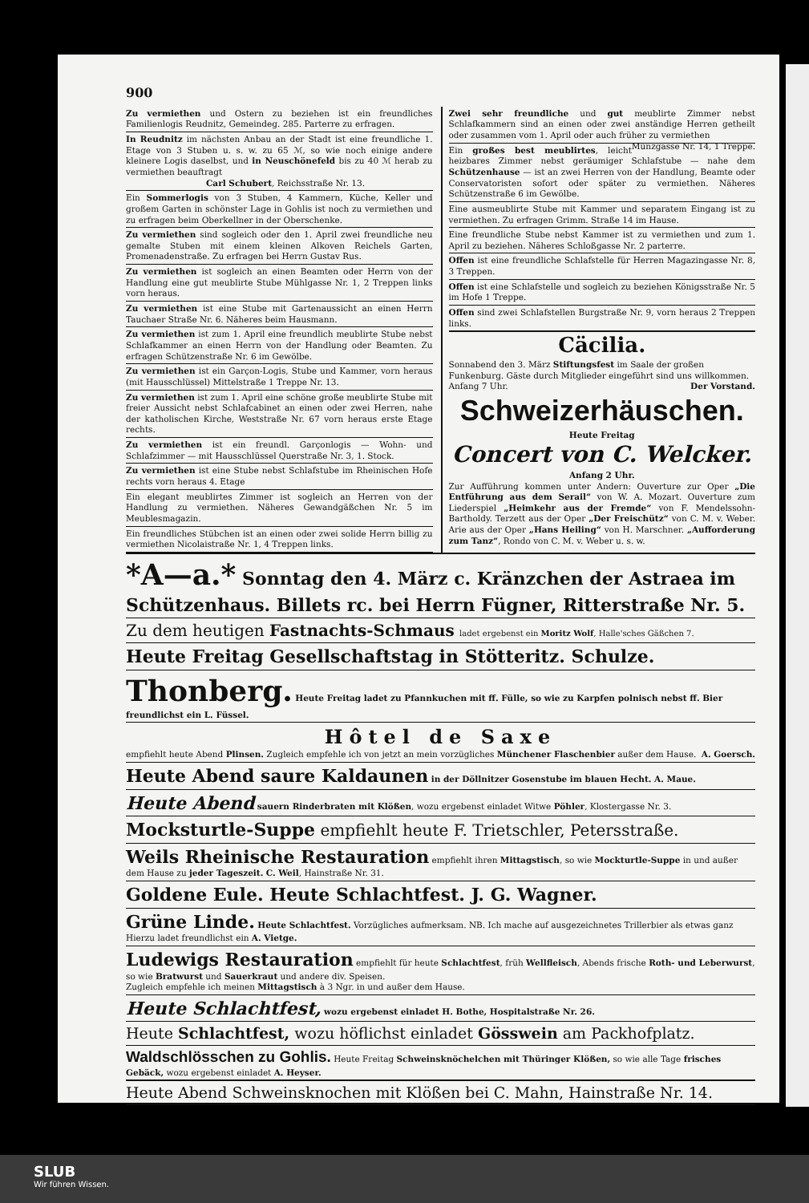900
Zu vermiethen und Ostern zu beziehen ist ein freundliches Familienlogis Reudnitz, Gemeindeg. 285. Parterre zu erfragen.
In Reudnitz im nächsten Anbau an der Stadt ist eine freundliche 1. Etage von 3 Stuben u. s. w. zu 65 ℳ, so wie noch einige andere kleinere Logis daselbst, und in Neuschönefeld bis zu 40 ℳ herab zu vermiethen beauftragt
Carl Schubert, Reichsstraße Nr. 13.
Ein Sommerlogis von 3 Stuben, 4 Kammern, Küche, Keller und großem Garten in schönster Lage in Gohlis ist noch zu vermiethen und zu erfragen beim Oberkellner in der Oberschenke.
Zu vermiethen sind sogleich oder den 1. April zwei freundliche neu gemalte Stuben mit einem kleinen Alkoven Reichels Garten, Promenadenstraße. Zu erfragen bei Herrn Gustav Rus.
Zu vermiethen ist sogleich an einen Beamten oder Herrn von der Handlung eine gut meublirte Stube Mühlgasse Nr. 1, 2 Treppen links vorn heraus.
Zu vermiethen ist eine Stube mit Gartenaussicht an einen Herrn Tauchaer Straße Nr. 6. Näheres beim Hausmann.
Zu vermiethen ist zum 1. April eine freundlich meublirte Stube nebst Schlafkammer an einen Herrn von der Handlung oder Beamten. Zu erfragen Schützenstraße Nr. 6 im Gewölbe.
Zu vermiethen ist ein Garçon-Logis, Stube und Kammer, vorn heraus (mit Hausschlüssel) Mittelstraße 1 Treppe Nr. 13.
Zu vermiethen ist zum 1. April eine schöne große meublirte Stube mit freier Aussicht nebst Schlafcabinet an einen oder zwei Herren, nahe der katholischen Kirche, Weststraße Nr. 67 vorn heraus erste Etage rechts.
Zu vermiethen ist ein freundl. Garçonlogis — Wohn- und Schlafzimmer — mit Hausschlüssel Querstraße Nr. 3, 1. Stock.
Zu vermiethen ist eine Stube nebst Schlafstube im Rheinischen Hofe rechts vorn heraus 4. Etage
Ein elegant meublirtes Zimmer ist sogleich an Herren von der Handlung zu vermiethen. Näheres Gewandgäßchen Nr. 5 im Meublesmagazin.
Ein freundliches Stübchen ist an einen oder zwei solide Herrn billig zu vermiethen Nicolaistraße Nr. 1, 4 Treppen links.
Zwei sehr freundliche und gut meublirte Zimmer nebst Schlafkammern sind an einen oder zwei anständige Herren getheilt oder zusammen vom 1. April oder auch früher zu vermiethen Münzgasse Nr. 14, 1 Treppe.
Ein großes best meublirtes, leicht heizbares Zimmer nebst geräumiger Schlafstube — nahe dem Schützenhause — ist an zwei Herren von der Handlung, Beamte oder Conservatoristen sofort oder später zu vermiethen. Näheres Schützenstraße 6 im Gewölbe.
Eine ausmeublirte Stube mit Kammer und separatem Eingang ist zu vermiethen. Zu erfragen Grimm. Straße 14 im Hause.
Eine freundliche Stube nebst Kammer ist zu vermiethen und zum 1. April zu beziehen. Näheres Schloßgasse Nr. 2 parterre.
Offen ist eine freundliche Schlafstelle für Herren Magazingasse Nr. 8, 3 Treppen.
Offen ist eine Schlafstelle und sogleich zu beziehen Königsstraße Nr. 5 im Hofe 1 Treppe.
Offen sind zwei Schlafstellen Burgstraße Nr. 9, vorn heraus 2 Treppen links.
Cäcilia.
Sonnabend den 3. März Stiftungsfest im Saale der großen Funkenburg. Gäste durch Mitglieder eingeführt sind uns willkommen.
Anfang 7 Uhr. Der Vorstand.
Schweizerhäuschen.
Heute Freitag
Concert von C. Welcker.
Anfang 2 Uhr.
Zur Aufführung kommen unter Andern: Ouverture zur Oper „Die Entführung aus dem Serail“ von W. A. Mozart. Ouverture zum Liederspiel „Heimkehr aus der Fremde“ von F. Mendelssohn-Bartholdy. Terzett aus der Oper „Der Freischütz“ von C. M. v. Weber. Arie aus der Oper „Hans Heiling“ von H. Marschner. „Aufforderung zum Tanz“, Rondo von C. M. v. Weber u. s. w.
*A—a.* Sonntag den 4. März c. Kränzchen der Astraea im Schützenhaus. Billets rc. bei Herrn Fügner, Ritterstraße Nr. 5.
Zu dem heutigen Fastnachts-Schmaus ladet ergebenst ein Moritz Wolf, Halle'sches Gäßchen 7.
Heute Freitag Gesellschaftstag in Stötteritz. Schulze.
Thonberg. Heute Freitag ladet zu Pfannkuchen mit ff. Fülle, so wie zu Karpfen polnisch nebst ff. Bier freundlichst ein L. Füssel.
Hôtel de Saxe
empfiehlt heute Abend Plinsen. Zugleich empfehle ich von jetzt an mein vorzügliches Münchener Flaschenbier außer dem Hause. A. Goersch.
Heute Abend saure Kaldaunen in der Döllnitzer Gosenstube im blauen Hecht. A. Maue.
Heute Abend sauern Rinderbraten mit Klößen, wozu ergebenst einladet Witwe Pöhler, Klostergasse Nr. 3.
Mocksturtle-Suppe empfiehlt heute F. Trietschler, Petersstraße.
Weils Rheinische Restauration empfiehlt ihren Mittagstisch, so wie Mockturtle-Suppe in und außer dem Hause zu jeder Tageszeit. C. Weil, Hainstraße Nr. 31.
Goldene Eule. Heute Schlachtfest. J. G. Wagner.
Grüne Linde. Heute Schlachtfest. Vorzügliches aufmerksam. NB. Ich mache auf ausgezeichnetes Trillerbier als etwas ganz Hierzu ladet freundlichst ein A. Vietge.
Ludewigs Restauration empfiehlt für heute Schlachtfest, früh Wellfleisch, Abends frische Roth- und Leberwurst, so wie Bratwurst und Sauerkraut und andere div. Speisen.
Zugleich empfehle ich meinen Mittagstisch à 3 Ngr. in und außer dem Hause.
Heute Schlachtfest, wozu ergebenst einladet H. Bothe, Hospitalstraße Nr. 26.
Heute Schlachtfest, wozu höflichst einladet Gösswein am Packhofplatz.
Waldschlösschen zu Gohlis. Heute Freitag Schweinsknöchelchen mit Thüringer Klößen, so wie alle Tage frisches Gebäck, wozu ergebenst einladet A. Heyser.
Heute Abend Schweinsknochen mit Klößen bei C. Mahn, Hainstraße Nr. 14.
SLUB
Wir führen Wissen.